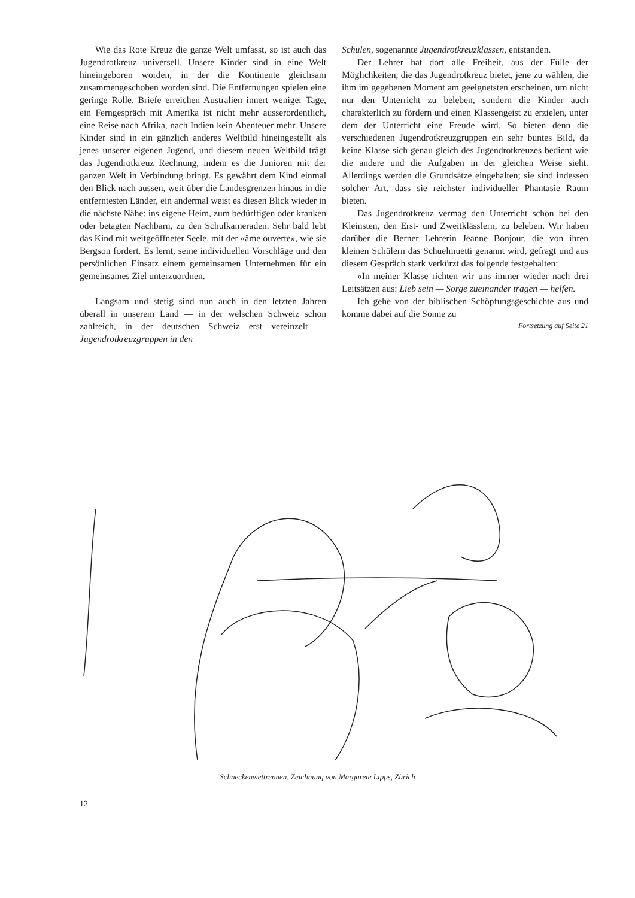Wie das Rote Kreuz die ganze Welt umfasst, so ist auch das Jugendrotkreuz universell. Unsere Kinder sind in eine Welt hineingeboren worden, in der die Kontinente gleichsam zusammengeschoben worden sind. Die Entfernungen spielen eine geringe Rolle. Briefe erreichen Australien innert weniger Tage, ein Ferngespräch mit Amerika ist nicht mehr ausserordentlich, eine Reise nach Afrika, nach Indien kein Abenteuer mehr. Unsere Kinder sind in ein gänzlich anderes Weltbild hineingestellt als jenes unserer eigenen Jugend, und diesem neuen Weltbild trägt das Jugendrotkreuz Rechnung, indem es die Junioren mit der ganzen Welt in Verbindung bringt. Es gewährt dem Kind einmal den Blick nach aussen, weit über die Landesgrenzen hinaus in die entferntesten Länder, ein andermal weist es diesen Blick wieder in die nächste Nähe: ins eigene Heim, zum bedürftigen oder kranken oder betagten Nachbarn, zu den Schulkameraden. Sehr bald lebt das Kind mit weitgeöffneter Seele, mit der «âme ouverte», wie sie Bergson fordert. Es lernt, seine individuellen Vorschläge und den persönlichen Einsatz einem gemeinsamen Unternehmen für ein gemeinsames Ziel unterzuordnen.
Langsam und stetig sind nun auch in den letzten Jahren überall in unserem Land — in der welschen Schweiz schon zahlreich, in der deutschen Schweiz erst vereinzelt — Jugendrotkreuzgruppen in den
Schulen, sogenannte Jugendrotkreuzklassen, entstanden.
Der Lehrer hat dort alle Freiheit, aus der Fülle der Möglichkeiten, die das Jugendrotkreuz bietet, jene zu wählen, die ihm im gegebenen Moment am geeignetsten erscheinen, um nicht nur den Unterricht zu beleben, sondern die Kinder auch charakterlich zu fördern und einen Klassengeist zu erzielen, unter dem der Unterricht eine Freude wird. So bieten denn die verschiedenen Jugendrotkreuzgruppen ein sehr buntes Bild, da keine Klasse sich genau gleich des Jugendrotkreuzes bedient wie die andere und die Aufgaben in der gleichen Weise sieht. Allerdings werden die Grundsätze eingehalten; sie sind indessen solcher Art, dass sie reichster individueller Phantasie Raum bieten.
Das Jugendrotkreuz vermag den Unterricht schon bei den Kleinsten, den Erst- und Zweitklässlern, zu beleben. Wir haben darüber die Berner Lehrerin Jeanne Bonjour, die von ihren kleinen Schülern das Schuelmuetti genannt wird, gefragt und aus diesem Gespräch stark verkürzt das folgende festgehalten:
«In meiner Klasse richten wir uns immer wieder nach drei Leitsätzen aus: Lieb sein — Sorge zueinander tragen — helfen.
Ich gehe von der biblischen Schöpfungsgeschichte aus und komme dabei auf die Sonne zu
Fortsetzung auf Seite 21
Schneckenwettrennen. Zeichnung von Margarete Lipps, Zürich
12